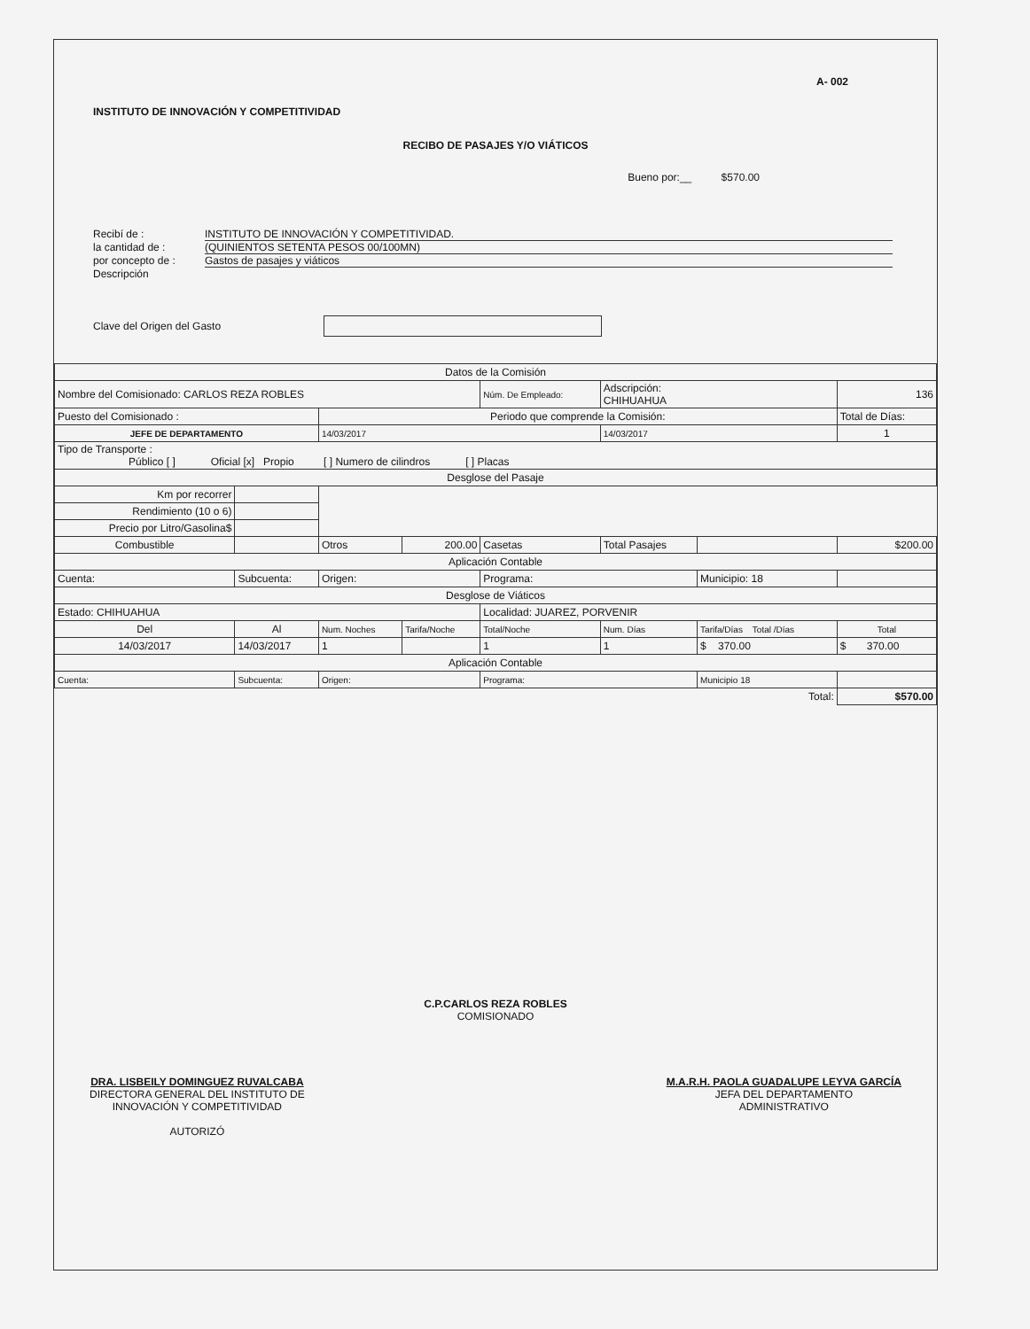A- 002
INSTITUTO DE INNOVACIÓN Y COMPETITIVIDAD
RECIBO DE PASAJES Y/O VIÁTICOS
Bueno por:__ $570.00
Recibí de : INSTITUTO DE INNOVACIÓN Y COMPETITIVIDAD.
la cantidad de : (QUINIENTOS SETENTA PESOS 00/100MN)
por concepto de : Gastos de pasajes y viáticos
Descripción
Clave del Origen del Gasto
| Datos de la Comisión | | | | | | | |
| Nombre del Comisionado: CARLOS REZA ROBLES | | | | Núm. De Empleado: | Adscripción: CHIHUAHUA | | 136 |
| Puesto del Comisionado : | | Periodo que comprende la Comisión: | | | | | Total de Días: |
| JEFE DE DEPARTAMENTO | | 14/03/2017 | | | 14/03/2017 | | 1 |
| Tipo de Transporte : Público [ ] Oficial [x] Propio [ ] Numero de cilindros [ ] Placas | | | | | | | |
| Desglose del Pasaje | | | | | | | |
| Km por recorrer | | | | | | | |
| Rendimiento (10 o 6) | | | | | | | |
| Precio por Litro/Gasolina$ | | | | | | | |
| Combustible | | Otros | 200.00 | Casetas | Total Pasajes | | $200.00 |
| Aplicación Contable | | | | | | | |
| Cuenta: | Subcuenta: | Origen: | | Programa: | | Municipio: 18 | |
| Desglose de Viáticos | | | | | | | |
| Estado: CHIHUAHUA | | | | Localidad: JUAREZ, PORVENIR | | | |
| Del | Al | Num. Noches | Tarifa/Noche | Total/Noche | Num. Días | Tarifa/Días Total /Días | Total |
| 14/03/2017 | 14/03/2017 | 1 | | 1 | 1 | $ 370.00 | $ 370.00 |
| Aplicación Contable | | | | | | | |
| Cuenta: | Subcuenta: | Origen: | | Programa: | | Municipio 18 | |
| Total: | | | | | | | $570.00 |
C.P.CARLOS REZA ROBLES
COMISIONADO
DRA. LISBEILY DOMINGUEZ RUVALCABA
DIRECTORA GENERAL DEL INSTITUTO DE
INNOVACIÓN Y COMPETITIVIDAD
AUTORIZÓ
M.A.R.H. PAOLA GUADALUPE LEYVA GARCÍA
JEFA DEL DEPARTAMENTO
ADMINISTRATIVO